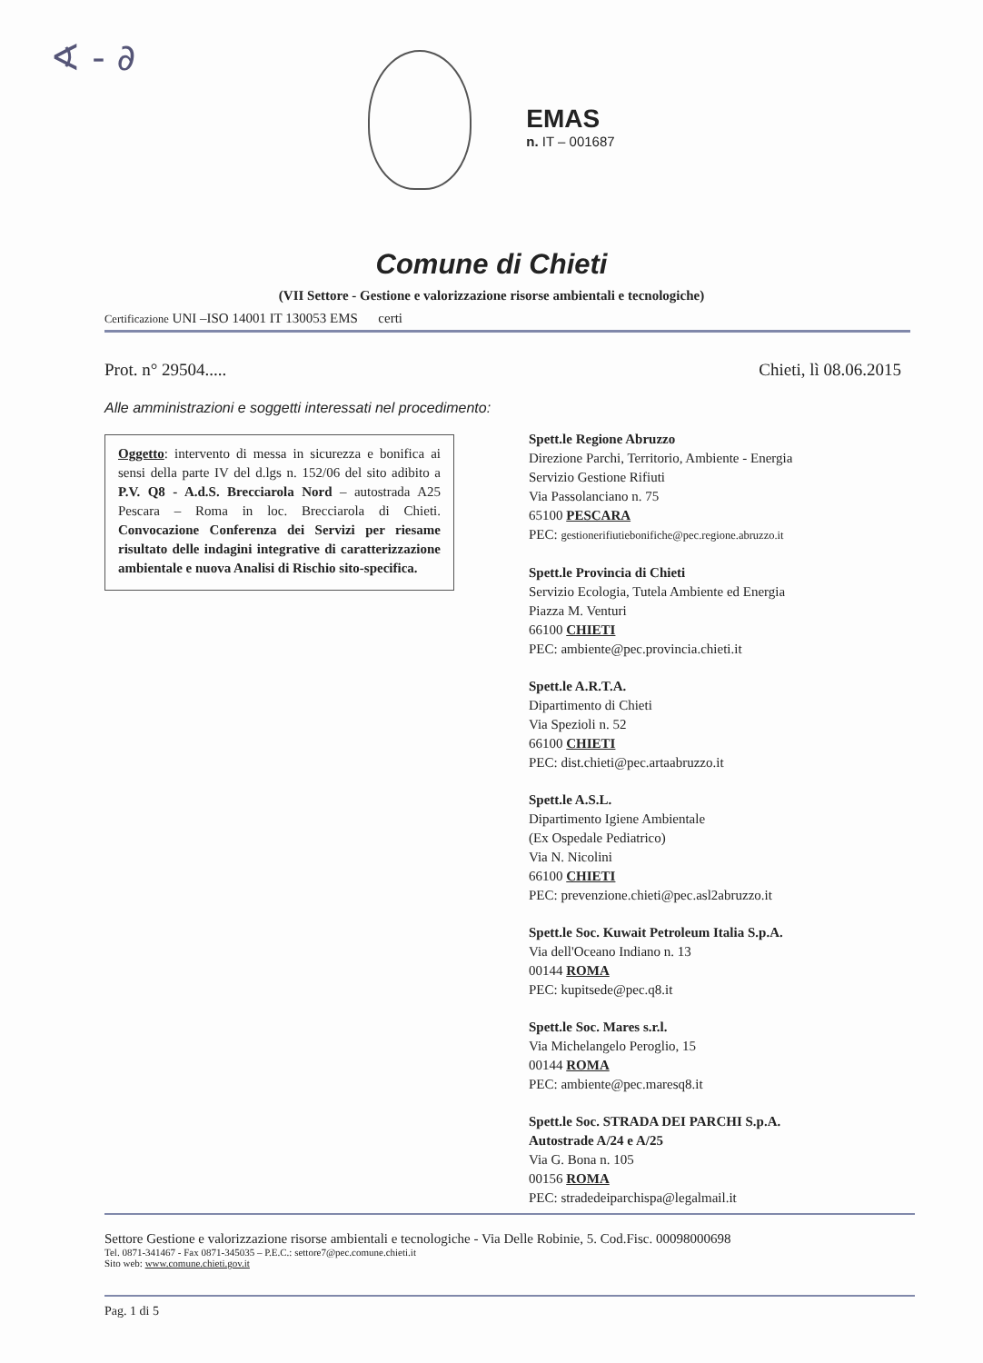∢ - ∂
EMAS
n. IT – 001687
Comune di Chieti
(VII Settore - Gestione e valorizzazione risorse ambientali e tecnologiche)
Certificazione UNI –ISO 14001 IT 130053 EMS certi
Prot. n° 29504..... Chieti, lì 08.06.2015
Alle amministrazioni e soggetti interessati nel procedimento:
Oggetto: intervento di messa in sicurezza e bonifica ai sensi della parte IV del d.lgs n. 152/06 del sito adibito a P.V. Q8 - A.d.S. Brecciarola Nord – autostrada A25 Pescara – Roma in loc. Brecciarola di Chieti. Convocazione Conferenza dei Servizi per riesame risultato delle indagini integrative di caratterizzazione ambientale e nuova Analisi di Rischio sito-specifica.
Spett.le Regione Abruzzo
Direzione Parchi, Territorio, Ambiente - Energia
Servizio Gestione Rifiuti
Via Passolanciano n. 75
65100 PESCARA
PEC: gestionerifiutiebonifiche@pec.regione.abruzzo.it
Spett.le Provincia di Chieti
Servizio Ecologia, Tutela Ambiente ed Energia
Piazza M. Venturi
66100 CHIETI
PEC: ambiente@pec.provincia.chieti.it
Spett.le A.R.T.A.
Dipartimento di Chieti
Via Spezioli n. 52
66100 CHIETI
PEC: dist.chieti@pec.artaabruzzo.it
Spett.le A.S.L.
Dipartimento Igiene Ambientale
(Ex Ospedale Pediatrico)
Via N. Nicolini
66100 CHIETI
PEC: prevenzione.chieti@pec.asl2abruzzo.it
Spett.le Soc. Kuwait Petroleum Italia S.p.A.
Via dell'Oceano Indiano n. 13
00144 ROMA
PEC: kupitsede@pec.q8.it
Spett.le Soc. Mares s.r.l.
Via Michelangelo Peroglio, 15
00144 ROMA
PEC: ambiente@pec.maresq8.it
Spett.le Soc. STRADA DEI PARCHI S.p.A.
Autostrade A/24 e A/25
Via G. Bona n. 105
00156 ROMA
PEC: stradedeiparchispa@legalmail.it
Settore Gestione e valorizzazione risorse ambientali e tecnologiche - Via Delle Robinie, 5. Cod.Fisc. 00098000698
Tel. 0871-341467 - Fax 0871-345035 – P.E.C.: settore7@pec.comune.chieti.it
Sito web: www.comune.chieti.gov.it
Pag. 1 di 5